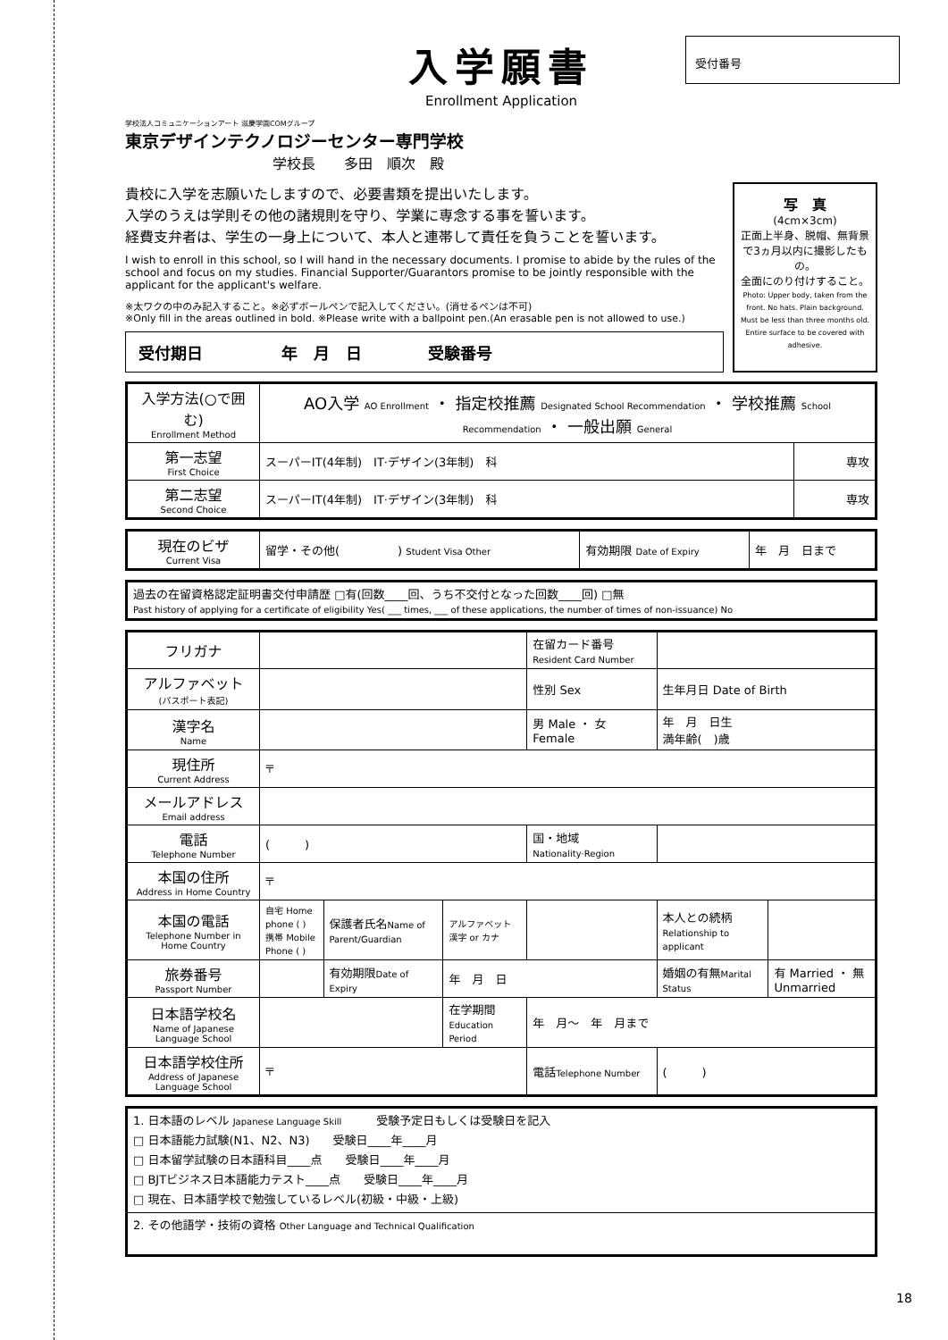受付番号
入学願書
Enrollment Application
学校法人コミュニケーションアート 滋慶学園COMグループ
東京デザインテクノロジーセンター専門学校
学校長　　多田　順次　殿
貴校に入学を志願いたしますので、必要書類を提出いたします。
入学のうえは学則その他の諸規則を守り、学業に専念する事を誓います。
経費支弁者は、学生の一身上について、本人と連帯して責任を負うことを誓います。
I wish to enroll in this school, so I will hand in the necessary documents. I promise to abide by the rules of the school and focus on my studies. Financial Supporter/Guarantors promise to be jointly responsible with the applicant for the applicant's welfare.
※太ワクの中のみ記入すること。※必ずボールペンで記入してください。(消せるペンは不可)
※Only fill in the areas outlined in bold. ※Please write with a ballpoint pen.(An erasable pen is not allowed to use.)
受付期日 年　月　日 受験番号
写　真
(4cm×3cm)
正面上半身、脱帽、無背景で3ヵ月以内に撮影したもの。
全面にのり付けすること。
Photo: Upper body, taken from the front. No hats. Plain background. Must be less than three months old. Entire surface to be covered with adhesive.
| 入学方法(○で囲む) Enrollment Method | AO入学 AO Enrollment ・ 指定校推薦 Designated School Recommendation ・ 学校推薦 School Recommendation ・ 一般出願 General | |
| 第一志望 First Choice | スーパーIT(4年制) IT·デザイン(3年制) 科 | 専攻 |
| 第二志望 Second Choice | スーパーIT(4年制) IT·デザイン(3年制) 科 | 専攻 |
| 現在のビザ Current Visa | 留学・その他( ) Student Visa Other | 有効期限 Date of Expiry | 年 月 日まで |
| 過去の在留資格認定証明書交付申請歴 □有(回数____回、うち不交付となった回数____回) □無 Past history of applying for a certificate of eligibility Yes( ___ times, ___ of these applications, the number of times of non-issuance) No |
| フリガナ | | | | 在留カード番号 Resident Card Number | | |
| アルファベット (パスポート表記) | | | | 性別 Sex | 生年月日 Date of Birth | |
| 漢字名 Name | | | | 男 Male ・ 女 Female | 年 月 日生 満年齢( )歳 | |
| 現住所 Current Address | 〒 | | | | | |
| メールアドレス Email address | | | | | | |
| 電話 Telephone Number | ( ) | | | 国・地域 Nationality·Region | | |
| 本国の住所 Address in Home Country | 〒 | | | | | |
| 本国の電話 Telephone Number in Home Country | 自宅 Home phone ( ) 携帯 Mobile Phone ( ) | 保護者氏名 Name of Parent/Guardian | アルファベット 漢字 or カナ | | 本人との続柄 Relationship to applicant | |
| 旅券番号 Passport Number | | 有効期限 Date of Expiry | 年 月 日 | | 婚姻の有無 Marital Status | 有 Married ・ 無 Unmarried |
| 日本語学校名 Name of Japanese Language School | | | 在学期間 Education Period | 年 月〜 年 月まで | | |
| 日本語学校住所 Address of Japanese Language School | 〒 | | | 電話 Telephone Number | ( ) | |
| 1. 日本語のレベル Japanese Language Skill 受験予定日もしくは受験日を記入 □ 日本語能力試験(N1、N2、N3) 受験日____年____月 □ 日本留学試験の日本語科目____点 受験日____年____月 □ BJTビジネス日本語能力テスト____点 受験日____年____月 □ 現在、日本語学校で勉強しているレベル(初級・中級・上級) |
| 2. その他語学・技術の資格 Other Language and Technical Qualification |
18